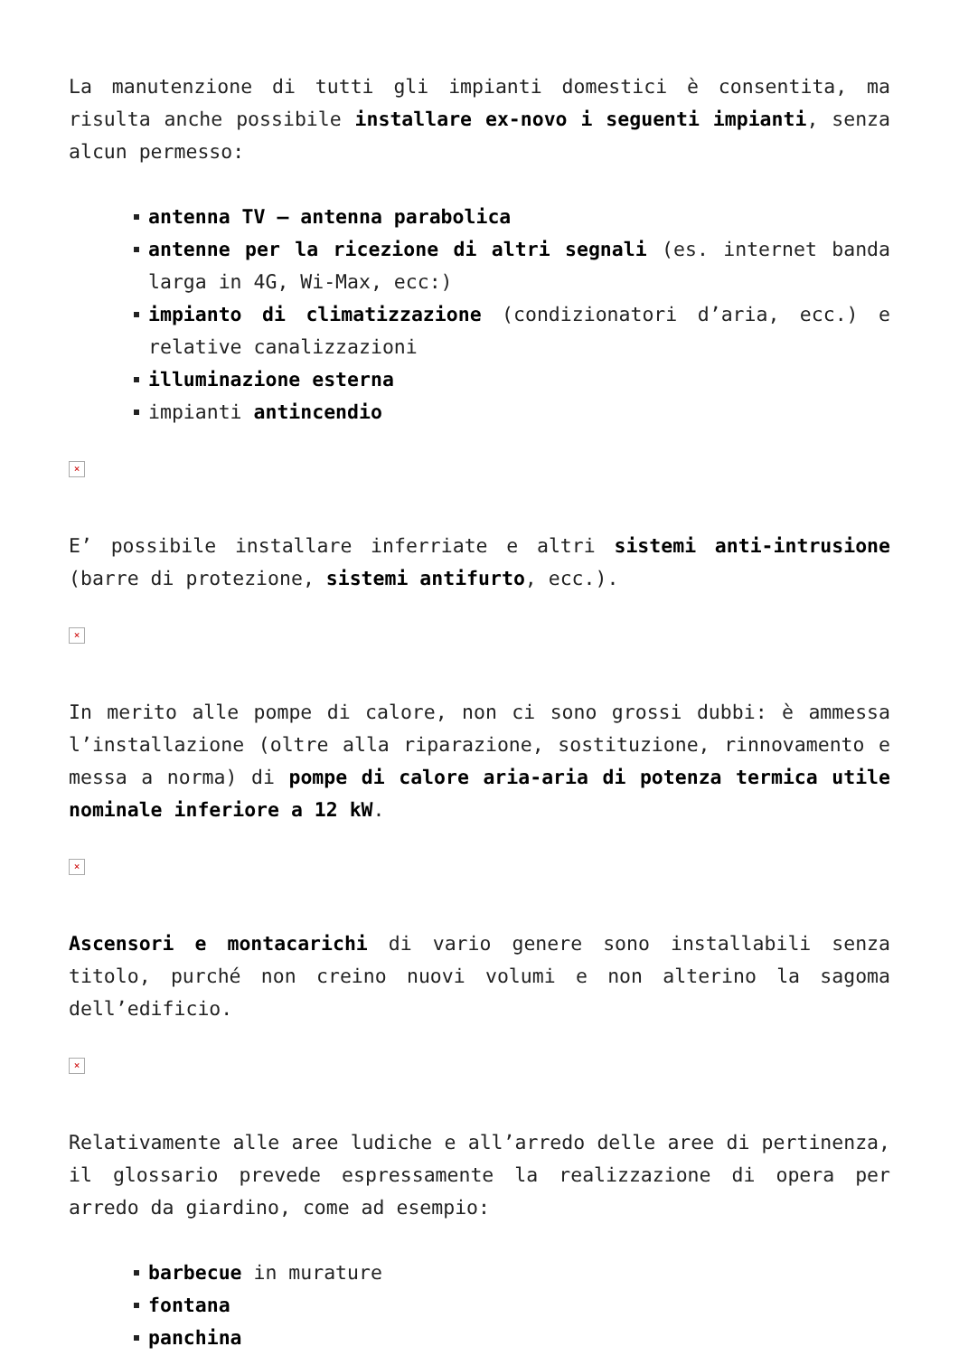La manutenzione di tutti gli impianti domestici è consentita, ma risulta anche possibile installare ex-novo i seguenti impianti, senza alcun permesso:
antenna TV – antenna parabolica
antenne per la ricezione di altri segnali (es. internet banda larga in 4G, Wi-Max, ecc:)
impianto di climatizzazione (condizionatori d’aria, ecc.) e relative canalizzazioni
illuminazione esterna
impianti antincendio
×
E’ possibile installare inferriate e altri sistemi anti-intrusione (barre di protezione, sistemi antifurto, ecc.).
×
In merito alle pompe di calore, non ci sono grossi dubbi: è ammessa l’installazione (oltre alla riparazione, sostituzione, rinnovamento e messa a norma) di pompe di calore aria-aria di potenza termica utile nominale inferiore a 12 kW.
×
Ascensori e montacarichi di vario genere sono installabili senza titolo, purché non creino nuovi volumi e non alterino la sagoma dell’edificio.
×
Relativamente alle aree ludiche e all’arredo delle aree di pertinenza, il glossario prevede espressamente la realizzazione di opera per arredo da giardino, come ad esempio:
barbecue in murature
fontana
panchina